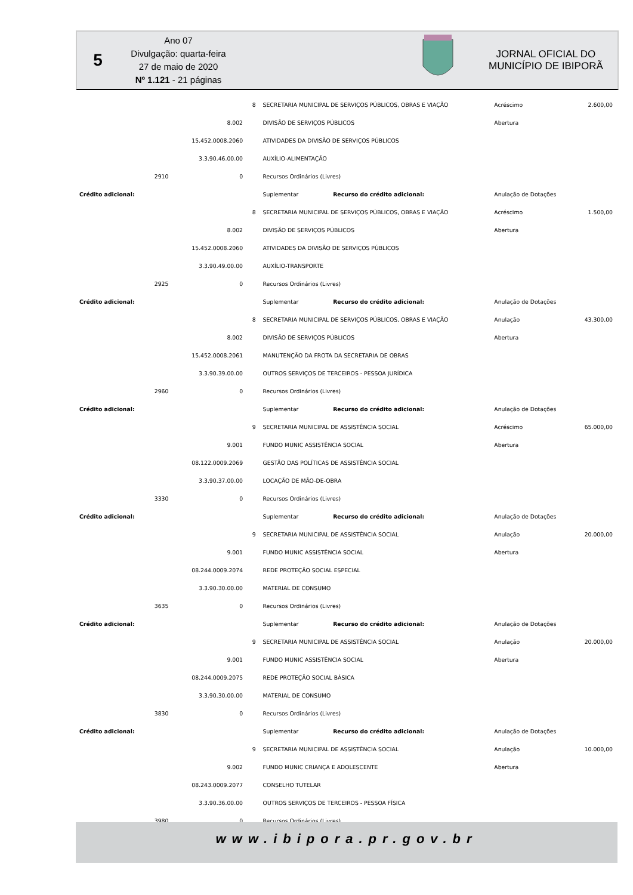5
Ano 07
Divulgação: quarta-feira
27 de maio de 2020
Nº 1.121 - 21 páginas
JORNAL OFICIAL DO
MUNICÍPIO DE IBIPORÃ
| | | | 8 | SECRETARIA MUNICIPAL DE SERVIÇOS PÚBLICOS, OBRAS E VIAÇÃO | | Acréscimo | 2.600,00 |
| | | 8.002 | | DIVISÃO DE SERVIÇOS PÚBLICOS | | Abertura | |
| | | 15.452.0008.2060 | | ATIVIDADES DA DIVISÃO DE SERVIÇOS PÚBLICOS | | | |
| | | 3.3.90.46.00.00 | | AUXÍLIO-ALIMENTAÇÃO | | | |
| | 2910 | 0 | | Recursos Ordinários (Livres) | | | |
| Crédito adicional: | | | | Suplementar | Recurso do crédito adicional: | Anulação de Dotações | |
| | | | 8 | SECRETARIA MUNICIPAL DE SERVIÇOS PÚBLICOS, OBRAS E VIAÇÃO | | Acréscimo | 1.500,00 |
| | | 8.002 | | DIVISÃO DE SERVIÇOS PÚBLICOS | | Abertura | |
| | | 15.452.0008.2060 | | ATIVIDADES DA DIVISÃO DE SERVIÇOS PÚBLICOS | | | |
| | | 3.3.90.49.00.00 | | AUXÍLIO-TRANSPORTE | | | |
| | 2925 | 0 | | Recursos Ordinários (Livres) | | | |
| Crédito adicional: | | | | Suplementar | Recurso do crédito adicional: | Anulação de Dotações | |
| | | | 8 | SECRETARIA MUNICIPAL DE SERVIÇOS PÚBLICOS, OBRAS E VIAÇÃO | | Anulação | 43.300,00 |
| | | 8.002 | | DIVISÃO DE SERVIÇOS PÚBLICOS | | Abertura | |
| | | 15.452.0008.2061 | | MANUTENÇÃO DA FROTA DA SECRETARIA DE OBRAS | | | |
| | | 3.3.90.39.00.00 | | OUTROS SERVIÇOS DE TERCEIROS - PESSOA JURÍDICA | | | |
| | 2960 | 0 | | Recursos Ordinários (Livres) | | | |
| Crédito adicional: | | | | Suplementar | Recurso do crédito adicional: | Anulação de Dotações | |
| | | | 9 | SECRETARIA MUNICIPAL DE ASSISTÊNCIA SOCIAL | | Acréscimo | 65.000,00 |
| | | 9.001 | | FUNDO MUNIC ASSISTÊNCIA SOCIAL | | Abertura | |
| | | 08.122.0009.2069 | | GESTÃO DAS POLÍTICAS DE ASSISTÊNCIA SOCIAL | | | |
| | | 3.3.90.37.00.00 | | LOCAÇÃO DE MÃO-DE-OBRA | | | |
| | 3330 | 0 | | Recursos Ordinários (Livres) | | | |
| Crédito adicional: | | | | Suplementar | Recurso do crédito adicional: | Anulação de Dotações | |
| | | | 9 | SECRETARIA MUNICIPAL DE ASSISTÊNCIA SOCIAL | | Anulação | 20.000,00 |
| | | 9.001 | | FUNDO MUNIC ASSISTÊNCIA SOCIAL | | Abertura | |
| | | 08.244.0009.2074 | | REDE PROTEÇÃO SOCIAL ESPECIAL | | | |
| | | 3.3.90.30.00.00 | | MATERIAL DE CONSUMO | | | |
| | 3635 | 0 | | Recursos Ordinários (Livres) | | | |
| Crédito adicional: | | | | Suplementar | Recurso do crédito adicional: | Anulação de Dotações | |
| | | | 9 | SECRETARIA MUNICIPAL DE ASSISTÊNCIA SOCIAL | | Anulação | 20.000,00 |
| | | 9.001 | | FUNDO MUNIC ASSISTÊNCIA SOCIAL | | Abertura | |
| | | 08.244.0009.2075 | | REDE PROTEÇÃO SOCIAL BÁSICA | | | |
| | | 3.3.90.30.00.00 | | MATERIAL DE CONSUMO | | | |
| | 3830 | 0 | | Recursos Ordinários (Livres) | | | |
| Crédito adicional: | | | | Suplementar | Recurso do crédito adicional: | Anulação de Dotações | |
| | | | 9 | SECRETARIA MUNICIPAL DE ASSISTÊNCIA SOCIAL | | Anulação | 10.000,00 |
| | | 9.002 | | FUNDO MUNIC CRIANÇA E ADOLESCENTE | | Abertura | |
| | | 08.243.0009.2077 | | CONSELHO TUTELAR | | | |
| | | 3.3.90.36.00.00 | | OUTROS SERVIÇOS DE TERCEIROS - PESSOA FÍSICA | | | |
| | 3980 | 0 | | Recursos Ordinários (Livres) | | | |
www.ibipora.pr.gov.br